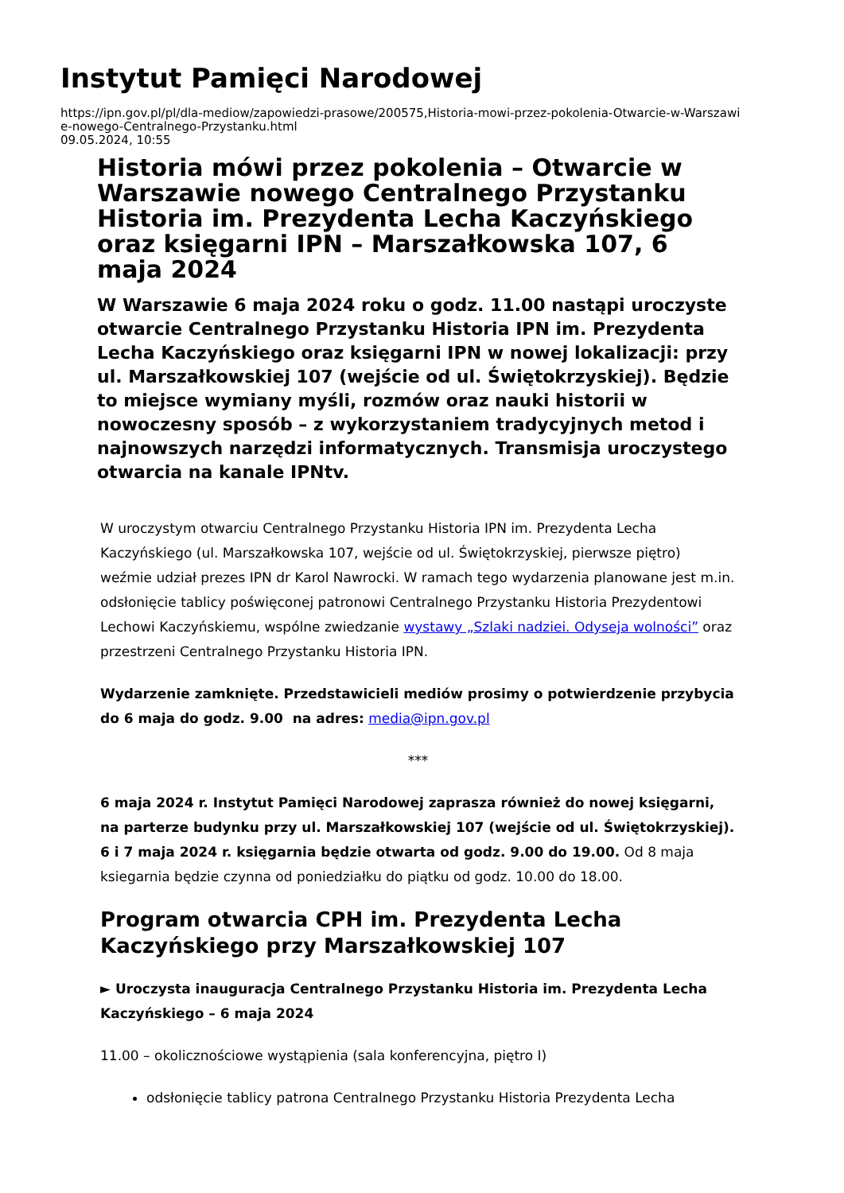Instytut Pamięci Narodowej
https://ipn.gov.pl/pl/dla-mediow/zapowiedzi-prasowe/200575,Historia-mowi-przez-pokolenia-Otwarcie-w-Warszawi
e-nowego-Centralnego-Przystanku.html
09.05.2024, 10:55
Historia mówi przez pokolenia – Otwarcie w Warszawie nowego Centralnego Przystanku Historia im. Prezydenta Lecha Kaczyńskiego oraz księgarni IPN – Marszałkowska 107, 6 maja 2024
W Warszawie 6 maja 2024 roku o godz. 11.00 nastąpi uroczyste otwarcie Centralnego Przystanku Historia IPN im. Prezydenta Lecha Kaczyńskiego oraz księgarni IPN w nowej lokalizacji: przy ul. Marszałkowskiej 107 (wejście od ul. Świętokrzyskiej). Będzie to miejsce wymiany myśli, rozmów oraz nauki historii w nowoczesny sposób – z wykorzystaniem tradycyjnych metod i najnowszych narzędzi informatycznych. Transmisja uroczystego otwarcia na kanale IPNtv.
W uroczystym otwarciu Centralnego Przystanku Historia IPN im. Prezydenta Lecha Kaczyńskiego (ul. Marszałkowska 107, wejście od ul. Świętokrzyskiej, pierwsze piętro) weźmie udział prezes IPN dr Karol Nawrocki. W ramach tego wydarzenia planowane jest m.in. odsłonięcie tablicy poświęconej patronowi Centralnego Przystanku Historia Prezydentowi Lechowi Kaczyńskiemu, wspólne zwiedzanie wystawy „Szlaki nadziei. Odyseja wolności” oraz przestrzeni Centralnego Przystanku Historia IPN.
Wydarzenie zamknięte. Przedstawicieli mediów prosimy o potwierdzenie przybycia do 6 maja do godz. 9.00 na adres: media@ipn.gov.pl
***
6 maja 2024 r. Instytut Pamięci Narodowej zaprasza również do nowej księgarni, na parterze budynku przy ul. Marszałkowskiej 107 (wejście od ul. Świętokrzyskiej). 6 i 7 maja 2024 r. księgarnia będzie otwarta od godz. 9.00 do 19.00. Od 8 maja ksiegarnia będzie czynna od poniedziałku do piątku od godz. 10.00 do 18.00.
Program otwarcia CPH im. Prezydenta Lecha Kaczyńskiego przy Marszałkowskiej 107
► Uroczysta inauguracja Centralnego Przystanku Historia im. Prezydenta Lecha Kaczyńskiego – 6 maja 2024
11.00 – okolicznościowe wystąpienia (sala konferencyjna, piętro I)
odsłonięcie tablicy patrona Centralnego Przystanku Historia Prezydenta Lecha